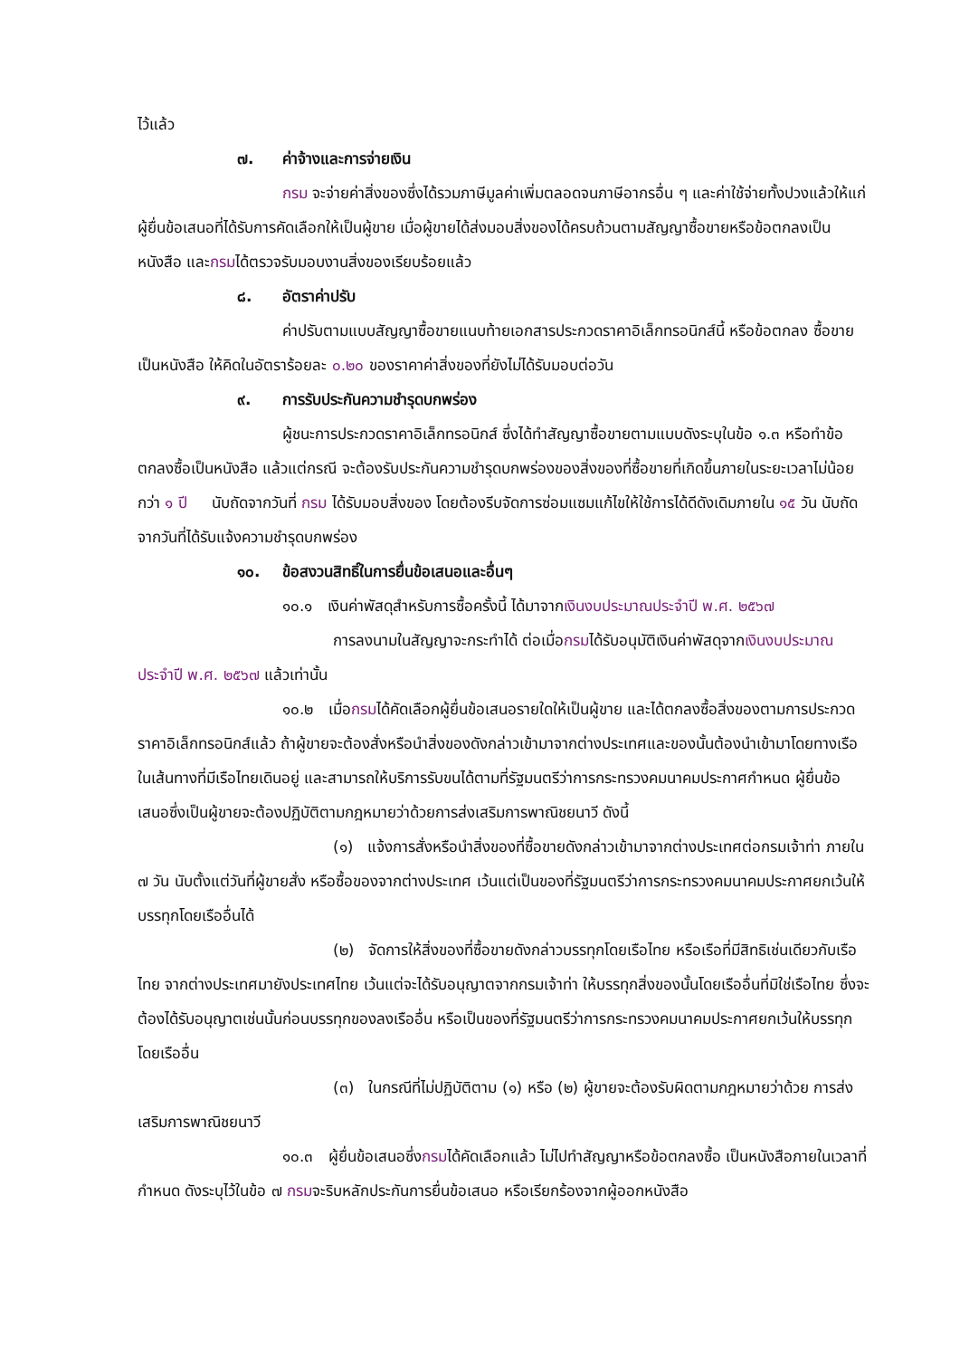ไว้แล้ว
๗. ค่าจ้างและการจ่ายเงิน
กรม จะจ่ายค่าสิ่งของซึ่งได้รวมภาษีมูลค่าเพิ่มตลอดจนภาษีอากรอื่น ๆ และค่าใช้จ่ายทั้งปวงแล้วให้แก่ผู้ยื่นข้อเสนอที่ได้รับการคัดเลือกให้เป็นผู้ขาย เมื่อผู้ขายได้ส่งมอบสิ่งของได้ครบถ้วนตามสัญญาซื้อขายหรือข้อตกลงเป็นหนังสือ และกรมได้ตรวจรับมอบงานสิ่งของเรียบร้อยแล้ว
๘. อัตราค่าปรับ
ค่าปรับตามแบบสัญญาซื้อขายแนบท้ายเอกสารประกวดราคาอิเล็กทรอนิกส์นี้ หรือข้อตกลง ซื้อขายเป็นหนังสือ ให้คิดในอัตราร้อยละ ๐.๒๐ ของราคาค่าสิ่งของที่ยังไม่ได้รับมอบต่อวัน
๙. การรับประกันความชำรุดบกพร่อง
ผู้ชนะการประกวดราคาอิเล็กทรอนิกส์ ซึ่งได้ทำสัญญาซื้อขายตามแบบดังระบุในข้อ ๑.๓ หรือทำข้อตกลงซื้อเป็นหนังสือ แล้วแต่กรณี จะต้องรับประกันความชำรุดบกพร่องของสิ่งของที่ซื้อขายที่เกิดขึ้นภายในระยะเวลาไม่น้อยกว่า ๑ ปี นับถัดจากวันที่ กรม ได้รับมอบสิ่งของ โดยต้องรีบจัดการซ่อมแซมแก้ไขให้ใช้การได้ดีดังเดิมภายใน ๑๕ วัน นับถัดจากวันที่ได้รับแจ้งความชำรุดบกพร่อง
๑๐. ข้อสงวนสิทธิ์ในการยื่นข้อเสนอและอื่นๆ
๑๐.๑ เงินค่าพัสดุสำหรับการซื้อครั้งนี้ ได้มาจากเงินงบประมาณประจำปี พ.ศ. ๒๕๖๗
การลงนามในสัญญาจะกระทำได้ ต่อเมื่อกรมได้รับอนุมัติเงินค่าพัสดุจากเงินงบประมาณประจำปี พ.ศ. ๒๕๖๗ แล้วเท่านั้น
๑๐.๒ เมื่อกรมได้คัดเลือกผู้ยื่นข้อเสนอรายใดให้เป็นผู้ขาย และได้ตกลงซื้อสิ่งของตามการประกวดราคาอิเล็กทรอนิกส์แล้ว ถ้าผู้ขายจะต้องสั่งหรือนำสิ่งของดังกล่าวเข้ามาจากต่างประเทศและของนั้นต้องนำเข้ามาโดยทางเรือในเส้นทางที่มีเรือไทยเดินอยู่ และสามารถให้บริการรับขนได้ตามที่รัฐมนตรีว่าการกระทรวงคมนาคมประกาศกำหนด ผู้ยื่นข้อเสนอซึ่งเป็นผู้ขายจะต้องปฏิบัติตามกฎหมายว่าด้วยการส่งเสริมการพาณิชยนาวี ดังนี้
(๑) แจ้งการสั่งหรือนำสิ่งของที่ซื้อขายดังกล่าวเข้ามาจากต่างประเทศต่อกรมเจ้าท่า ภายใน ๗ วัน นับตั้งแต่วันที่ผู้ขายสั่ง หรือซื้อของจากต่างประเทศ เว้นแต่เป็นของที่รัฐมนตรีว่าการกระทรวงคมนาคมประกาศยกเว้นให้บรรทุกโดยเรืออื่นได้
(๒) จัดการให้สิ่งของที่ซื้อขายดังกล่าวบรรทุกโดยเรือไทย หรือเรือที่มีสิทธิเช่นเดียวกับเรือไทย จากต่างประเทศมายังประเทศไทย เว้นแต่จะได้รับอนุญาตจากกรมเจ้าท่า ให้บรรทุกสิ่งของนั้นโดยเรืออื่นที่มิใช่เรือไทย ซึ่งจะต้องได้รับอนุญาตเช่นนั้นก่อนบรรทุกของลงเรืออื่น หรือเป็นของที่รัฐมนตรีว่าการกระทรวงคมนาคมประกาศยกเว้นให้บรรทุกโดยเรืออื่น
(๓) ในกรณีที่ไม่ปฏิบัติตาม (๑) หรือ (๒) ผู้ขายจะต้องรับผิดตามกฎหมายว่าด้วย การส่งเสริมการพาณิชยนาวี
๑๐.๓ ผู้ยื่นข้อเสนอซึ่งกรมได้คัดเลือกแล้ว ไม่ไปทำสัญญาหรือข้อตกลงซื้อ เป็นหนังสือภายในเวลาที่กำหนด ดังระบุไว้ในข้อ ๗ กรมจะริบหลักประกันการยื่นข้อเสนอ หรือเรียกร้องจากผู้ออกหนังสือ